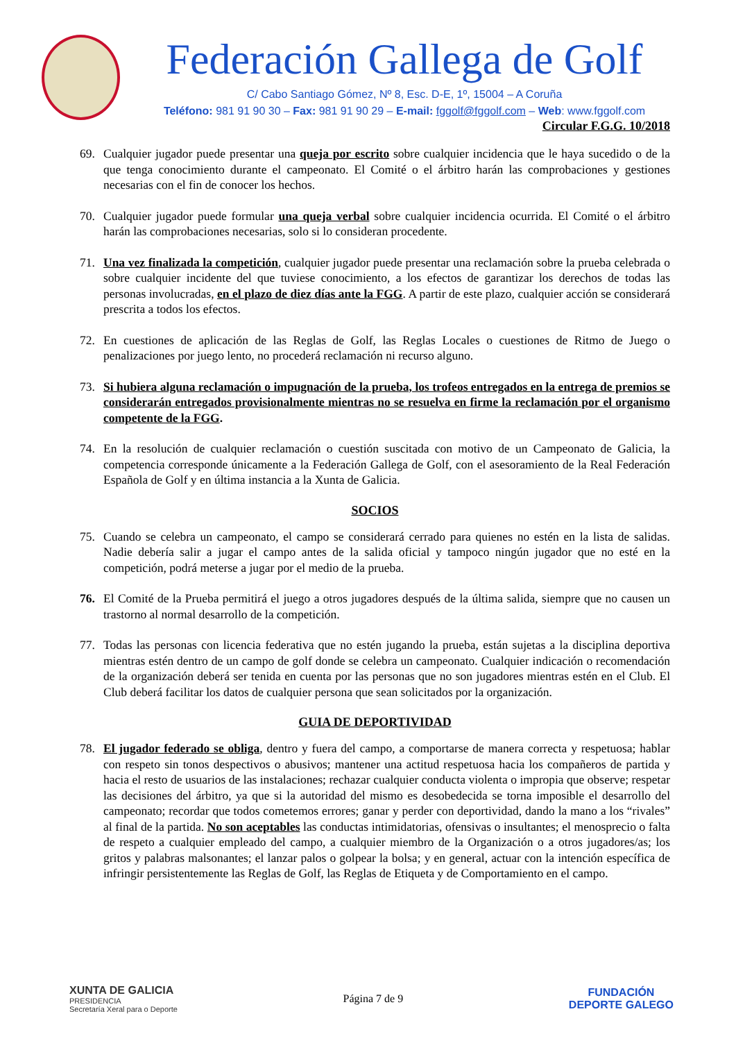Federación Gallega de Golf
C/ Cabo Santiago Gómez, Nº 8, Esc. D-E, 1º, 15004 – A Coruña
Teléfono: 981 91 90 30 – Fax: 981 91 90 29 – E-mail: fggolf@fggolf.com – Web: www.fggolf.com
Circular F.G.G. 10/2018
69. Cualquier jugador puede presentar una queja por escrito sobre cualquier incidencia que le haya sucedido o de la que tenga conocimiento durante el campeonato. El Comité o el árbitro harán las comprobaciones y gestiones necesarias con el fin de conocer los hechos.
70. Cualquier jugador puede formular una queja verbal sobre cualquier incidencia ocurrida. El Comité o el árbitro harán las comprobaciones necesarias, solo si lo consideran procedente.
71. Una vez finalizada la competición, cualquier jugador puede presentar una reclamación sobre la prueba celebrada o sobre cualquier incidente del que tuviese conocimiento, a los efectos de garantizar los derechos de todas las personas involucradas, en el plazo de diez días ante la FGG. A partir de este plazo, cualquier acción se considerará prescrita a todos los efectos.
72. En cuestiones de aplicación de las Reglas de Golf, las Reglas Locales o cuestiones de Ritmo de Juego o penalizaciones por juego lento, no procederá reclamación ni recurso alguno.
73. Si hubiera alguna reclamación o impugnación de la prueba, los trofeos entregados en la entrega de premios se considerarán entregados provisionalmente mientras no se resuelva en firme la reclamación por el organismo competente de la FGG.
74. En la resolución de cualquier reclamación o cuestión suscitada con motivo de un Campeonato de Galicia, la competencia corresponde únicamente a la Federación Gallega de Golf, con el asesoramiento de la Real Federación Española de Golf y en última instancia a la Xunta de Galicia.
SOCIOS
75. Cuando se celebra un campeonato, el campo se considerará cerrado para quienes no estén en la lista de salidas. Nadie debería salir a jugar el campo antes de la salida oficial y tampoco ningún jugador que no esté en la competición, podrá meterse a jugar por el medio de la prueba.
76. El Comité de la Prueba permitirá el juego a otros jugadores después de la última salida, siempre que no causen un trastorno al normal desarrollo de la competición.
77. Todas las personas con licencia federativa que no estén jugando la prueba, están sujetas a la disciplina deportiva mientras estén dentro de un campo de golf donde se celebra un campeonato. Cualquier indicación o recomendación de la organización deberá ser tenida en cuenta por las personas que no son jugadores mientras estén en el Club. El Club deberá facilitar los datos de cualquier persona que sean solicitados por la organización.
GUIA DE DEPORTIVIDAD
78. El jugador federado se obliga, dentro y fuera del campo, a comportarse de manera correcta y respetuosa; hablar con respeto sin tonos despectivos o abusivos; mantener una actitud respetuosa hacia los compañeros de partida y hacia el resto de usuarios de las instalaciones; rechazar cualquier conducta violenta o impropia que observe; respetar las decisiones del árbitro, ya que si la autoridad del mismo es desobedecida se torna imposible el desarrollo del campeonato; recordar que todos cometemos errores; ganar y perder con deportividad, dando la mano a los “rivales” al final de la partida. No son aceptables las conductas intimidatorias, ofensivas o insultantes; el menosprecio o falta de respeto a cualquier empleado del campo, a cualquier miembro de la Organización o a otros jugadores/as; los gritos y palabras malsonantes; el lanzar palos o golpear la bolsa; y en general, actuar con la intención específica de infringir persistentemente las Reglas de Golf, las Reglas de Etiqueta y de Comportamiento en el campo.
XUNTA DE GALICIA
PRESIDENCIA
Secretaría Xeral para o Deporte
Página 7 de 9
FUNDACIÓN
DEPORTE GALEGO